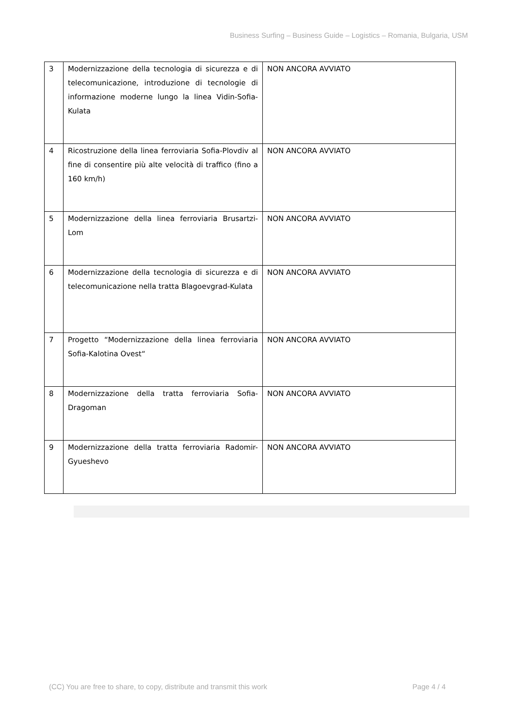Business Surfing – Business Guide – Logistics – Romania, Bulgaria, USM
| 3 | Modernizzazione della tecnologia di sicurezza e di telecomunicazione, introduzione di tecnologie di informazione moderne lungo la linea Vidin-Sofia-Kulata | NON ANCORA AVVIATO |
| 4 | Ricostruzione della linea ferroviaria Sofia-Plovdiv al fine di consentire più alte velocità di traffico (fino a 160 km/h) | NON ANCORA AVVIATO |
| 5 | Modernizzazione della linea ferroviaria Brusartzi-Lom | NON ANCORA AVVIATO |
| 6 | Modernizzazione della tecnologia di sicurezza e di telecomunicazione nella tratta Blagoevgrad-Kulata | NON ANCORA AVVIATO |
| 7 | Progetto “Modernizzazione della linea ferroviaria Sofia-Kalotina Ovest“ | NON ANCORA AVVIATO |
| 8 | Modernizzazione della tratta ferroviaria Sofia-Dragoman | NON ANCORA AVVIATO |
| 9 | Modernizzazione della tratta ferroviaria Radomir-Gyueshevo | NON ANCORA AVVIATO |
(CC) You are free to share, to copy, distribute and transmit this work Page 4 / 4